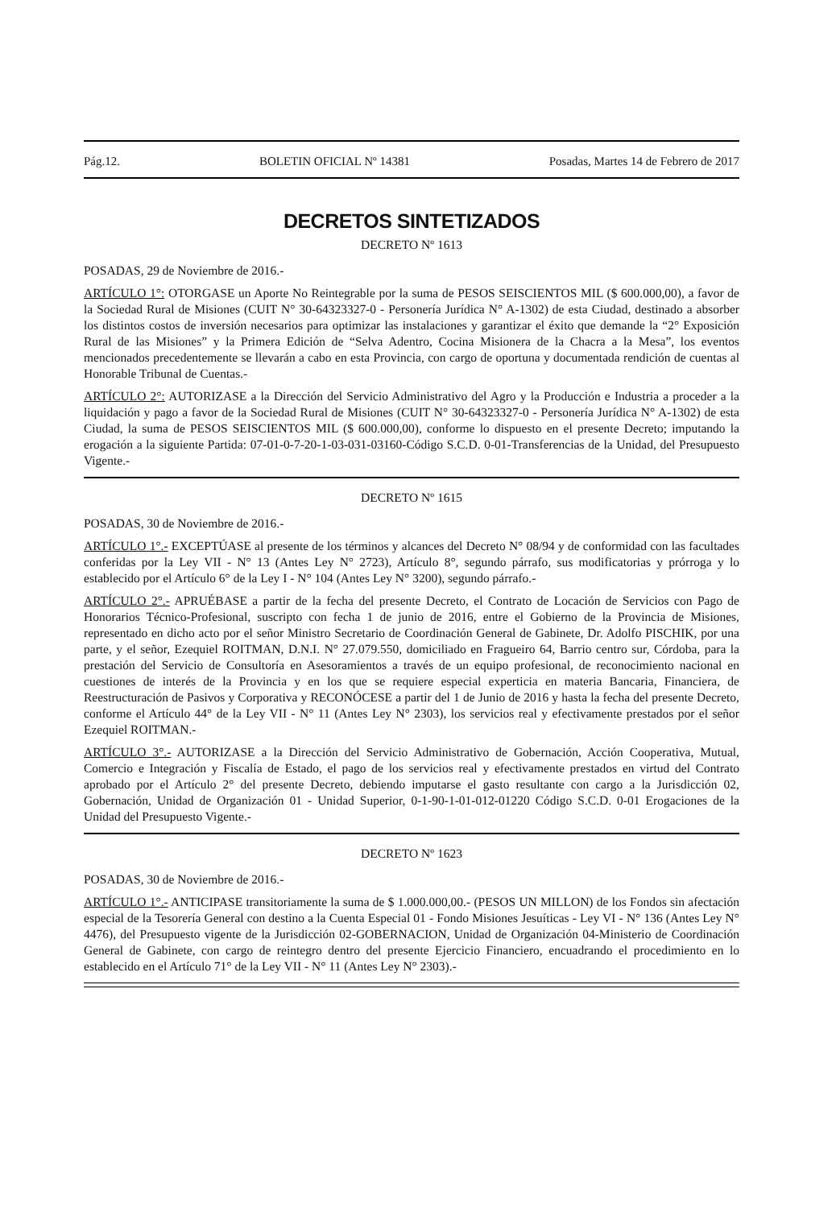Pág.12. BOLETIN OFICIAL Nº 14381 Posadas, Martes 14 de Febrero de 2017
DECRETOS SINTETIZADOS
DECRETO Nº 1613
POSADAS, 29 de Noviembre de 2016.-
ARTÍCULO 1°: OTORGASE un Aporte No Reintegrable por la suma de PESOS SEISCIENTOS MIL ($ 600.000,00), a favor de la Sociedad Rural de Misiones (CUIT N° 30-64323327-0 - Personería Jurídica N° A-1302) de esta Ciudad, destinado a absorber los distintos costos de inversión necesarios para optimizar las instalaciones y garantizar el éxito que demande la “2° Exposición Rural de las Misiones” y la Primera Edición de “Selva Adentro, Cocina Misionera de la Chacra a la Mesa”, los eventos mencionados precedentemente se llevarán a cabo en esta Provincia, con cargo de oportuna y documentada rendición de cuentas al Honorable Tribunal de Cuentas.-
ARTÍCULO 2°: AUTORIZASE a la Dirección del Servicio Administrativo del Agro y la Producción e Industria a proceder a la liquidación y pago a favor de la Sociedad Rural de Misiones (CUIT N° 30-64323327-0 - Personería Jurídica N° A-1302) de esta Ciudad, la suma de PESOS SEISCIENTOS MIL ($ 600.000,00), conforme lo dispuesto en el presente Decreto; imputando la erogación a la siguiente Partida: 07-01-0-7-20-1-03-031-03160-Código S.C.D. 0-01-Transferencias de la Unidad, del Presupuesto Vigente.-
DECRETO Nº 1615
POSADAS, 30 de Noviembre de 2016.-
ARTÍCULO 1°.- EXCEPTÚASE al presente de los términos y alcances del Decreto N° 08/94 y de conformidad con las facultades conferidas por la Ley VII - N° 13 (Antes Ley N° 2723), Artículo 8°, segundo párrafo, sus modificatorias y prórroga y lo establecido por el Artículo 6° de la Ley I - N° 104 (Antes Ley N° 3200), segundo párrafo.-
ARTÍCULO 2°.- APRUÉBASE a partir de la fecha del presente Decreto, el Contrato de Locación de Servicios con Pago de Honorarios Técnico-Profesional, suscripto con fecha 1 de junio de 2016, entre el Gobierno de la Provincia de Misiones, representado en dicho acto por el señor Ministro Secretario de Coordinación General de Gabinete, Dr. Adolfo PISCHIK, por una parte, y el señor, Ezequiel ROITMAN, D.N.I. N° 27.079.550, domiciliado en Fragueiro 64, Barrio centro sur, Córdoba, para la prestación del Servicio de Consultoría en Asesoramientos a través de un equipo profesional, de reconocimiento nacional en cuestiones de interés de la Provincia y en los que se requiere especial experticia en materia Bancaria, Financiera, de Reestructuración de Pasivos y Corporativa y RECONÓCESE a partir del 1 de Junio de 2016 y hasta la fecha del presente Decreto, conforme el Artículo 44° de la Ley VII - N° 11 (Antes Ley N° 2303), los servicios real y efectivamente prestados por el señor Ezequiel ROITMAN.-
ARTÍCULO 3°.- AUTORIZASE a la Dirección del Servicio Administrativo de Gobernación, Acción Cooperativa, Mutual, Comercio e Integración y Fiscalía de Estado, el pago de los servicios real y efectivamente prestados en virtud del Contrato aprobado por el Artículo 2° del presente Decreto, debiendo imputarse el gasto resultante con cargo a la Jurisdicción 02, Gobernación, Unidad de Organización 01 - Unidad Superior, 0-1-90-1-01-012-01220 Código S.C.D. 0-01 Erogaciones de la Unidad del Presupuesto Vigente.-
DECRETO Nº 1623
POSADAS, 30 de Noviembre de 2016.-
ARTÍCULO 1°.- ANTICIPASE transitoriamente la suma de $ 1.000.000,00.- (PESOS UN MILLON) de los Fondos sin afectación especial de la Tesorería General con destino a la Cuenta Especial 01 - Fondo Misiones Jesuíticas - Ley VI - N° 136 (Antes Ley N° 4476), del Presupuesto vigente de la Jurisdicción 02-GOBERNACION, Unidad de Organización 04-Ministerio de Coordinación General de Gabinete, con cargo de reintegro dentro del presente Ejercicio Financiero, encuadrando el procedimiento en lo establecido en el Artículo 71° de la Ley VII - N° 11 (Antes Ley N° 2303).-